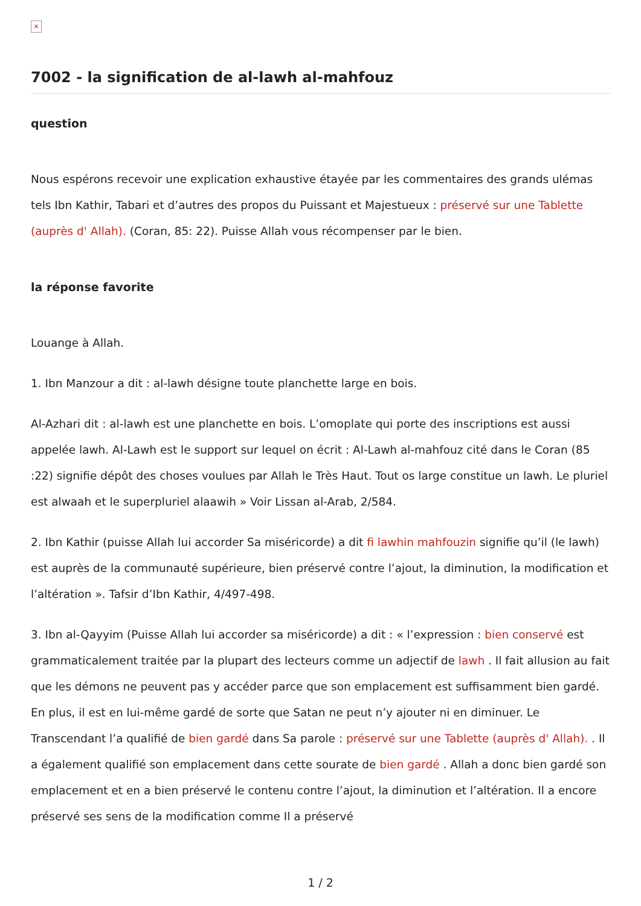×
7002 - la signification de al-lawh al-mahfouz
question
Nous espérons recevoir une explication exhaustive étayée par les commentaires des grands ulémas tels Ibn Kathir, Tabari et d’autres des propos du Puissant et Majestueux : préservé sur une Tablette (auprès d' Allah). (Coran, 85: 22). Puisse Allah vous récompenser par le bien.
la réponse favorite
Louange à Allah.
1. Ibn Manzour a dit : al-lawh désigne toute planchette large en bois.
Al-Azhari dit : al-lawh est une planchette en bois. L’omoplate qui porte des inscriptions est aussi appelée lawh. Al-Lawh est le support sur lequel on écrit : Al-Lawh al-mahfouz cité dans le Coran (85 :22) signifie dépôt des choses voulues par Allah le Très Haut. Tout os large constitue un lawh. Le pluriel est alwaah et le superpluriel alaawih » Voir Lissan al-Arab, 2/584.
2. Ibn Kathir (puisse Allah lui accorder Sa miséricorde) a dit fi lawhin mahfouzin signifie qu’il (le lawh) est auprès de la communauté supérieure, bien préservé contre l’ajout, la diminution, la modification et l’altération ». Tafsir d’Ibn Kathir, 4/497-498.
3. Ibn al-Qayyim (Puisse Allah lui accorder sa miséricorde) a dit : « l’expression : bien conservé est grammaticalement traitée par la plupart des lecteurs comme un adjectif de lawh . Il fait allusion au fait que les démons ne peuvent pas y accéder parce que son emplacement est suffisamment bien gardé. En plus, il est en lui-même gardé de sorte que Satan ne peut n’y ajouter ni en diminuer. Le Transcendant l’a qualifié de bien gardé dans Sa parole : préservé sur une Tablette (auprès d' Allah). . Il a également qualifié son emplacement dans cette sourate de bien gardé . Allah a donc bien gardé son emplacement et en a bien préservé le contenu contre l’ajout, la diminution et l’altération. Il a encore préservé ses sens de la modification comme Il a préservé
1 / 2